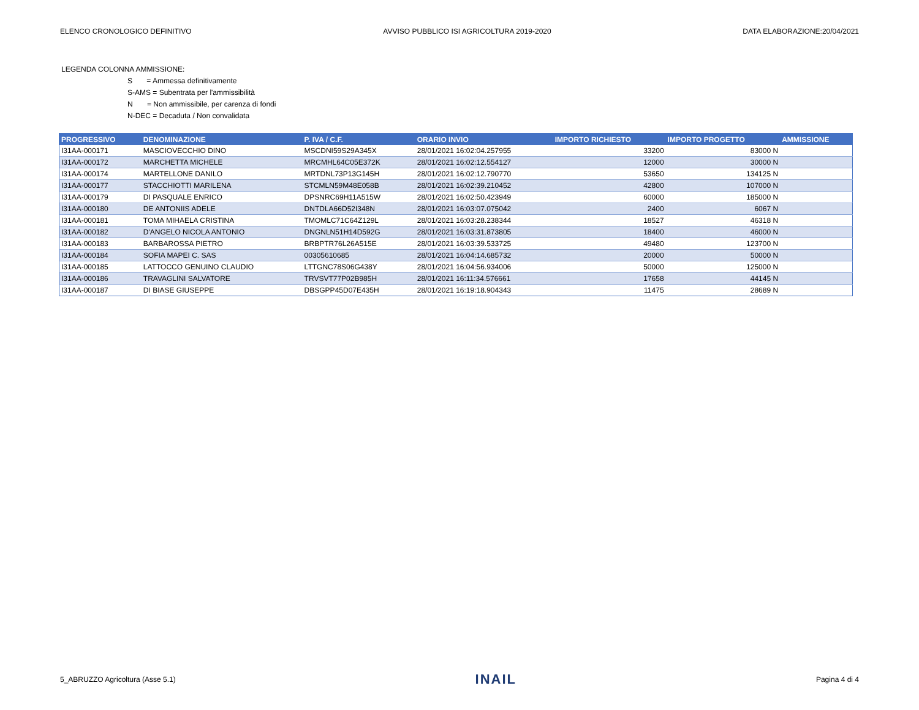ELENCO CRONOLOGICO DEFINITIVO AVVISO PUBBLICO ISI AGRICOLTURA 2019-2020 DATA ELABORAZIONE:20/04/2021
LEGENDA COLONNA AMMISSIONE:
S = Ammessa definitivamente
S-AMS = Subentrata per l'ammissibilità
N = Non ammissibile, per carenza di fondi
N-DEC = Decaduta / Non convalidata
| PROGRESSIVO | DENOMINAZIONE | P. IVA / C.F. | ORARIO INVIO | IMPORTO RICHIESTO | IMPORTO PROGETTO | AMMISSIONE |
| --- | --- | --- | --- | --- | --- | --- |
| I31AA-000171 | MASCIOVECCHIO DINO | MSCDNI59S29A345X | 28/01/2021 16:02:04.257955 | 33200 | 83000 N | |
| I31AA-000172 | MARCHETTA MICHELE | MRCMHL64C05E372K | 28/01/2021 16:02:12.554127 | 12000 | 30000 N | |
| I31AA-000174 | MARTELLONE DANILO | MRTDNL73P13G145H | 28/01/2021 16:02:12.790770 | 53650 | 134125 N | |
| I31AA-000177 | STACCHIOTTI MARILENA | STCMLN59M48E058B | 28/01/2021 16:02:39.210452 | 42800 | 107000 N | |
| I31AA-000179 | DI PASQUALE ENRICO | DPSNRC69H11A515W | 28/01/2021 16:02:50.423949 | 60000 | 185000 N | |
| I31AA-000180 | DE ANTONIIS ADELE | DNTDLA66D52I348N | 28/01/2021 16:03:07.075042 | 2400 | 6067 N | |
| I31AA-000181 | TOMA MIHAELA CRISTINA | TMOMLC71C64Z129L | 28/01/2021 16:03:28.238344 | 18527 | 46318 N | |
| I31AA-000182 | D'ANGELO NICOLA ANTONIO | DNGNLN51H14D592G | 28/01/2021 16:03:31.873805 | 18400 | 46000 N | |
| I31AA-000183 | BARBAROSSA PIETRO | BRBPTR76L26A515E | 28/01/2021 16:03:39.533725 | 49480 | 123700 N | |
| I31AA-000184 | SOFIA MAPEI C. SAS | 00305610685 | 28/01/2021 16:04:14.685732 | 20000 | 50000 N | |
| I31AA-000185 | LATTOCCO GENUINO CLAUDIO | LTTGNC78S06G438Y | 28/01/2021 16:04:56.934006 | 50000 | 125000 N | |
| I31AA-000186 | TRAVAGLINI SALVATORE | TRVSVT77P02B985H | 28/01/2021 16:11:34.576661 | 17658 | 44145 N | |
| I31AA-000187 | DI BIASE GIUSEPPE | DBSGPP45D07E435H | 28/01/2021 16:19:18.904343 | 11475 | 28689 N | |
5_ABRUZZO Agricoltura (Asse 5.1) INAIL Pagina 4 di 4